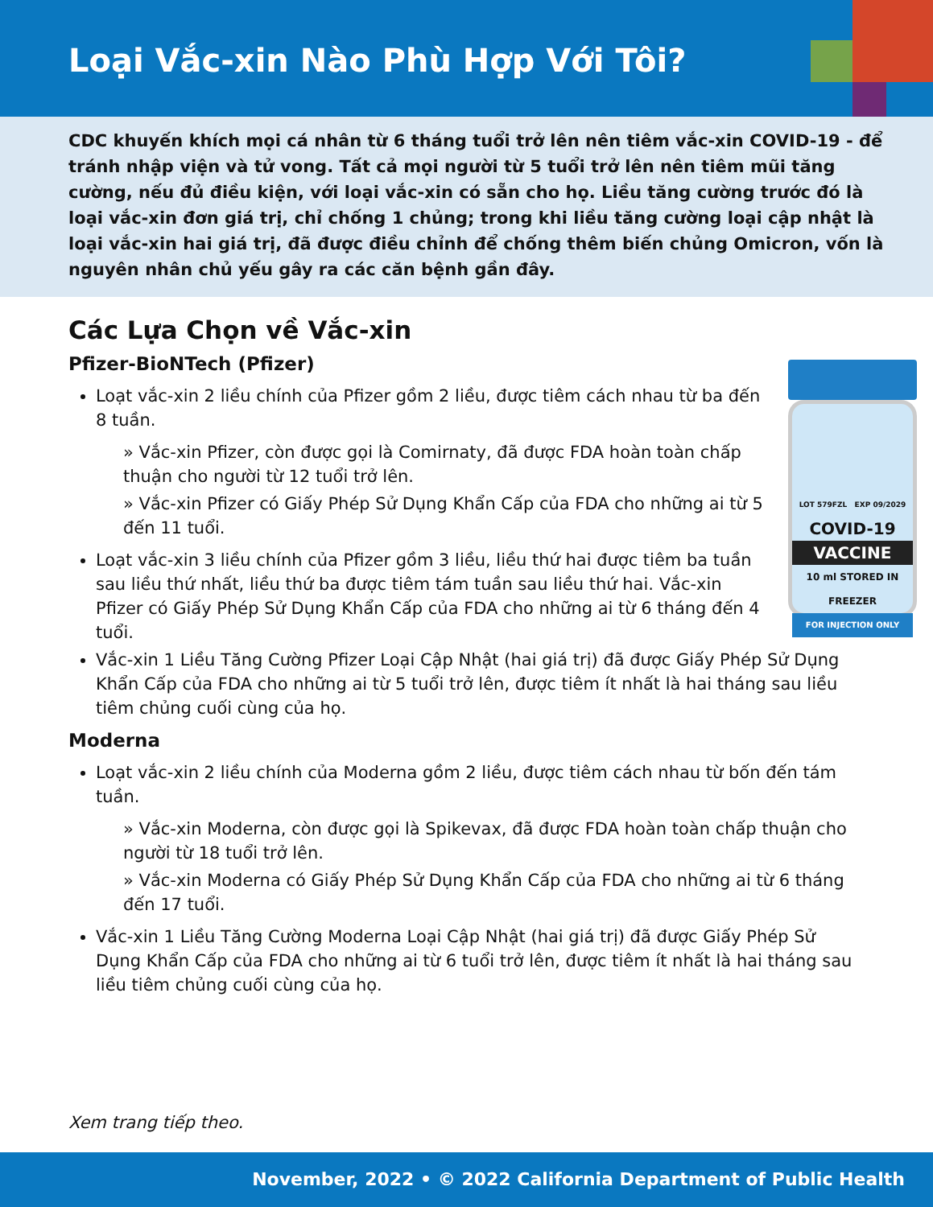Loại Vắc-xin Nào Phù Hợp Với Tôi?
CDC khuyến khích mọi cá nhân từ 6 tháng tuổi trở lên nên tiêm vắc-xin COVID-19 - để tránh nhập viện và tử vong. Tất cả mọi người từ 5 tuổi trở lên nên tiêm mũi tăng cường, nếu đủ điều kiện, với loại vắc-xin có sẵn cho họ. Liều tăng cường trước đó là loại vắc-xin đơn giá trị, chỉ chống 1 chủng; trong khi liều tăng cường loại cập nhật là loại vắc-xin hai giá trị, đã được điều chỉnh để chống thêm biến chủng Omicron, vốn là nguyên nhân chủ yếu gây ra các căn bệnh gần đây.
Các Lựa Chọn về Vắc-xin
LOT 579FZL EXP 09/2029
COVID-19
VACCINE
10 ml STORED IN FREEZER
FOR INJECTION ONLY
Pfizer-BioNTech (Pfizer)
Loạt vắc-xin 2 liều chính của Pfizer gồm 2 liều, được tiêm cách nhau từ ba đến 8 tuần.
» Vắc-xin Pfizer, còn được gọi là Comirnaty, đã được FDA hoàn toàn chấp thuận cho người từ 12 tuổi trở lên.
» Vắc-xin Pfizer có Giấy Phép Sử Dụng Khẩn Cấp của FDA cho những ai từ 5 đến 11 tuổi.
Loạt vắc-xin 3 liều chính của Pfizer gồm 3 liều, liều thứ hai được tiêm ba tuần sau liều thứ nhất, liều thứ ba được tiêm tám tuần sau liều thứ hai. Vắc-xin Pfizer có Giấy Phép Sử Dụng Khẩn Cấp của FDA cho những ai từ 6 tháng đến 4 tuổi.
Vắc-xin 1 Liều Tăng Cường Pfizer Loại Cập Nhật (hai giá trị) đã được Giấy Phép Sử Dụng Khẩn Cấp của FDA cho những ai từ 5 tuổi trở lên, được tiêm ít nhất là hai tháng sau liều tiêm chủng cuối cùng của họ.
Moderna
Loạt vắc-xin 2 liều chính của Moderna gồm 2 liều, được tiêm cách nhau từ bốn đến tám tuần.
» Vắc-xin Moderna, còn được gọi là Spikevax, đã được FDA hoàn toàn chấp thuận cho người từ 18 tuổi trở lên.
» Vắc-xin Moderna có Giấy Phép Sử Dụng Khẩn Cấp của FDA cho những ai từ 6 tháng đến 17 tuổi.
Vắc-xin 1 Liều Tăng Cường Moderna Loại Cập Nhật (hai giá trị) đã được Giấy Phép Sử Dụng Khẩn Cấp của FDA cho những ai từ 6 tuổi trở lên, được tiêm ít nhất là hai tháng sau liều tiêm chủng cuối cùng của họ.
Xem trang tiếp theo.
November, 2022 • © 2022 California Department of Public Health